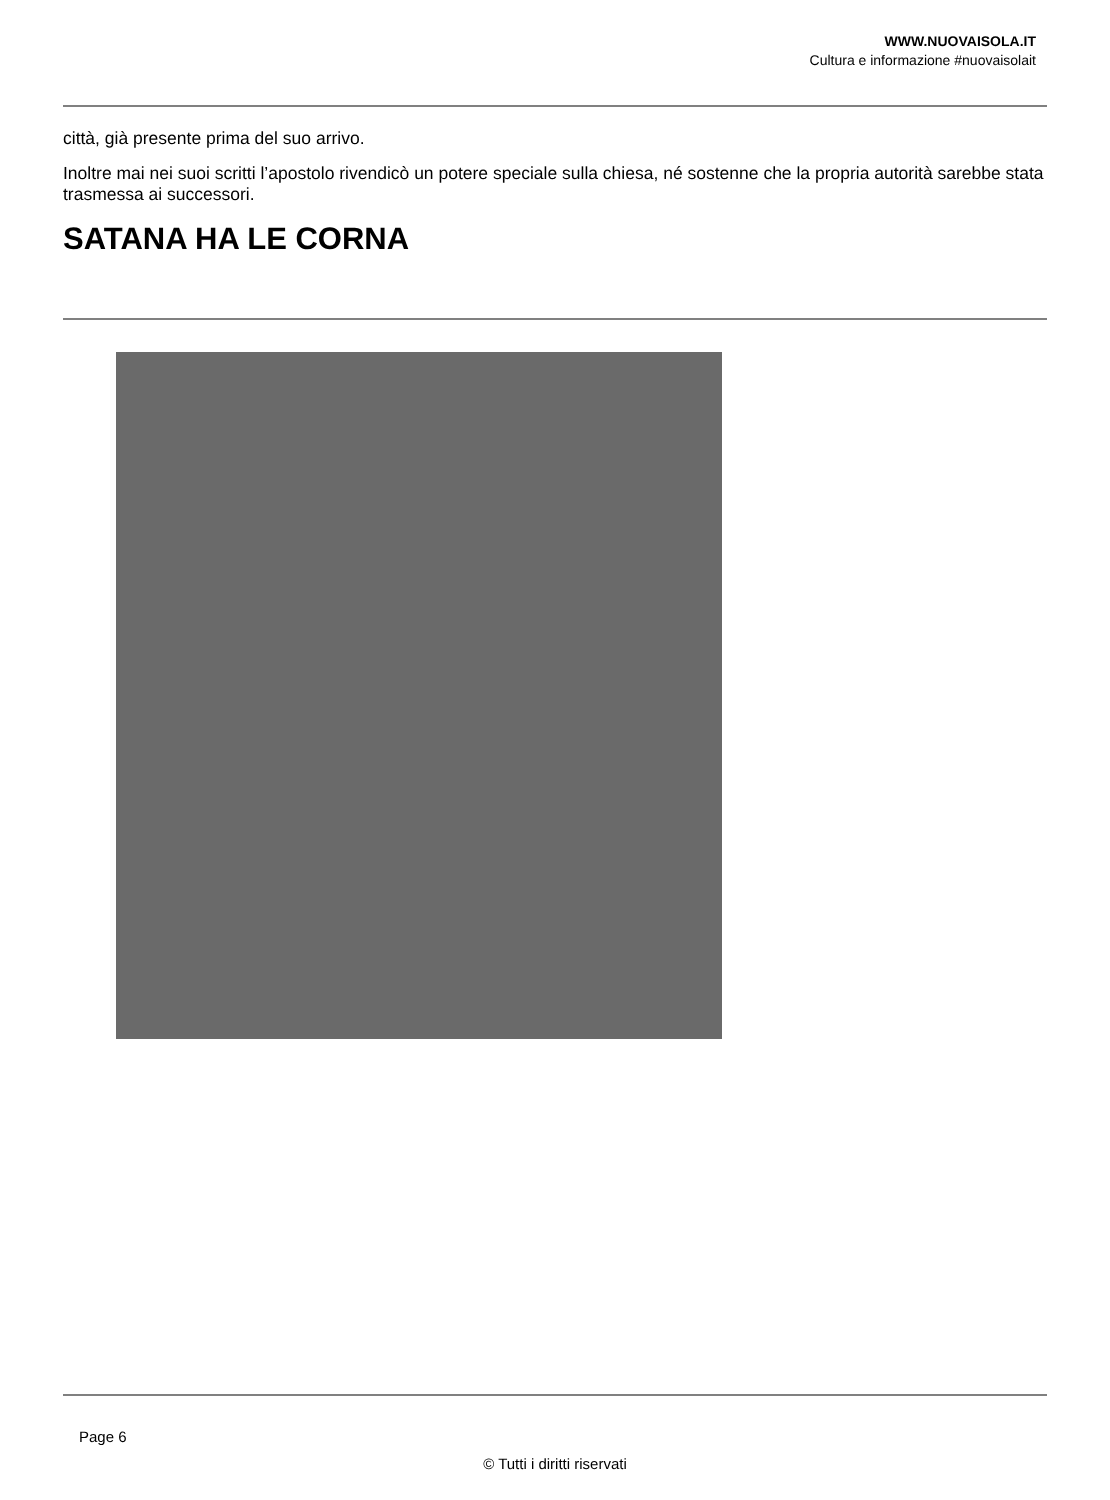WWW.NUOVAISOLA.IT
Cultura e informazione #nuovaisolait
città, già presente prima del suo arrivo.
Inoltre mai nei suoi scritti l’apostolo rivendicò un potere speciale sulla chiesa, né sostenne che la propria autorità sarebbe stata trasmessa ai successori.
SATANA HA LE CORNA
Page 6
© Tutti i diritti riservati